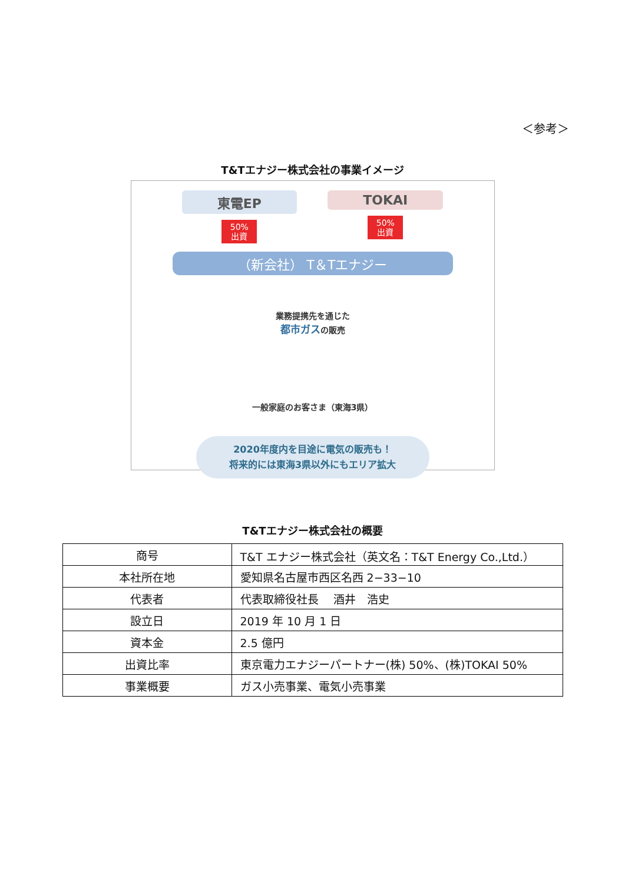＜参考＞
T&Tエナジー株式会社の事業イメージ
東電EP
50%
出資
TOKAI
50%
出資
（新会社） T＆Tエナジー
業務提携先を通じた
都市ガスの販売
一般家庭のお客さま（東海3県）
2020年度内を目途に電気の販売も！
将来的には東海3県以外にもエリア拡大
T&Tエナジー株式会社の概要
| 商号 | T&T エナジー株式会社（英文名：T&T Energy Co.,Ltd.） |
| 本社所在地 | 愛知県名古屋市西区名西 2−33−10 |
| 代表者 | 代表取締役社長 酒井 浩史 |
| 設立日 | 2019 年 10 月 1 日 |
| 資本金 | 2.5 億円 |
| 出資比率 | 東京電力エナジーパートナー(株) 50%、(株)TOKAI 50% |
| 事業概要 | ガス小売事業、電気小売事業 |